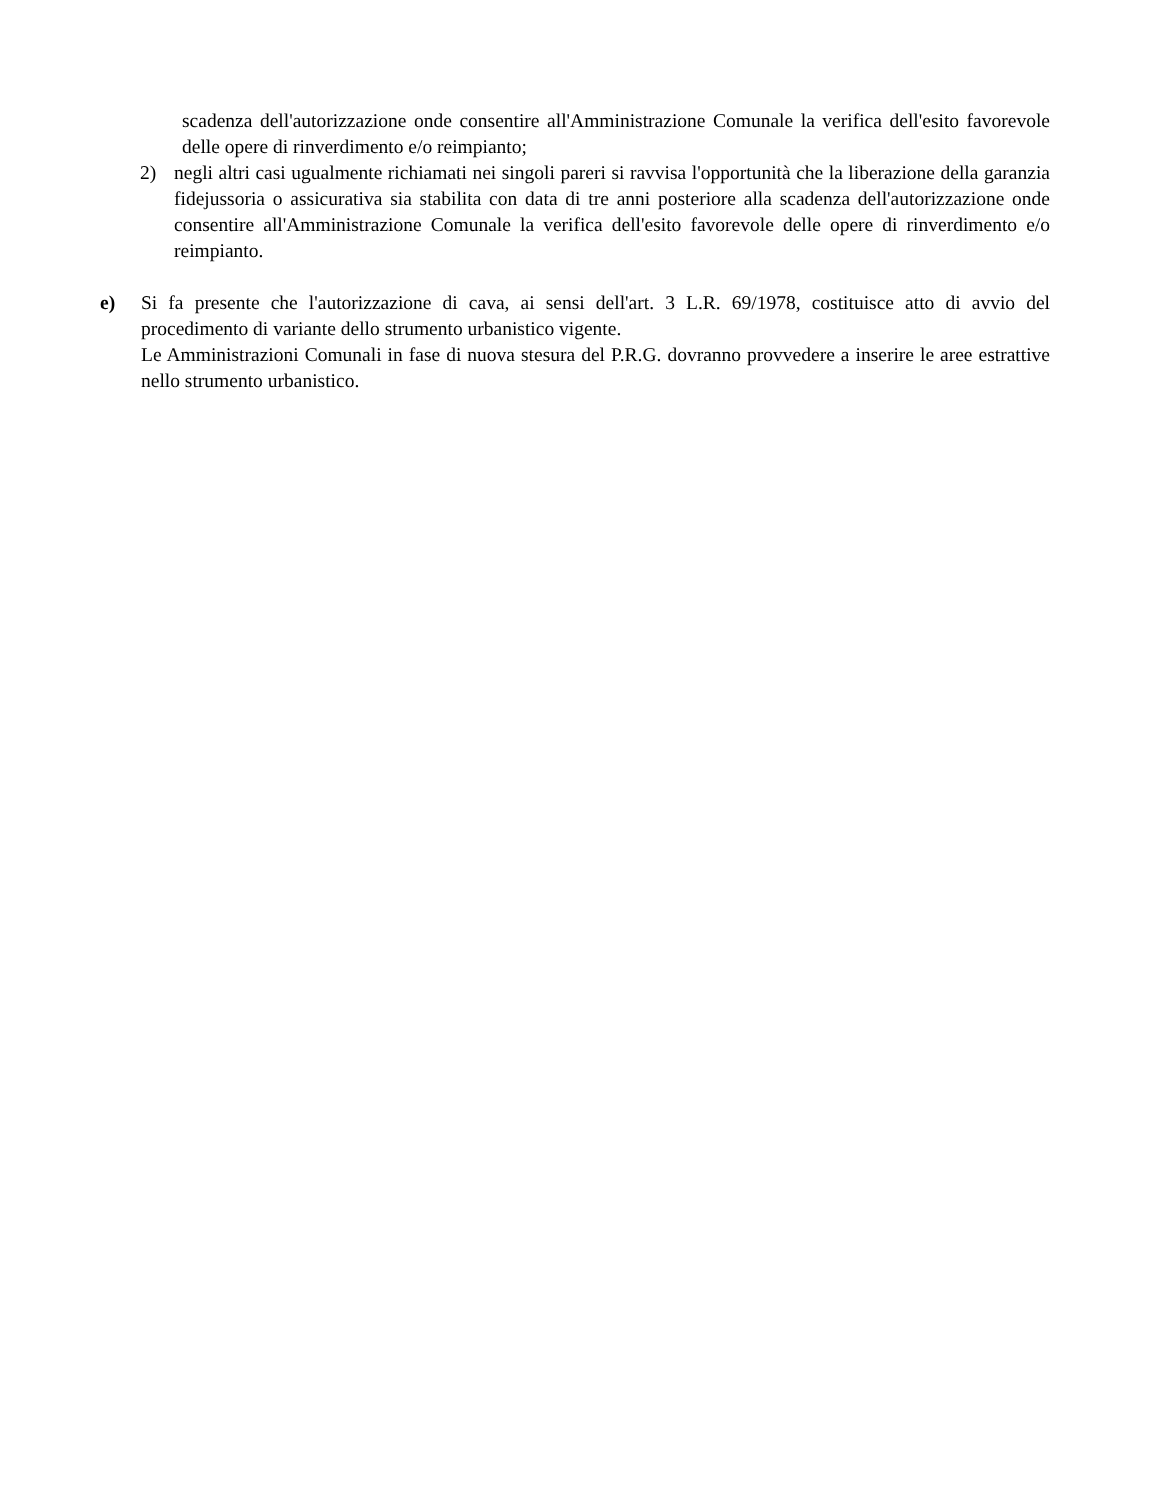scadenza dell'autorizzazione onde consentire all'Amministrazione Comunale la verifica dell'esito favorevole delle opere di rinverdimento e/o reimpianto;
2) negli altri casi ugualmente richiamati nei singoli pareri si ravvisa l'opportunità che la liberazione della garanzia fidejussoria o assicurativa sia stabilita con data di tre anni posteriore alla scadenza dell'autorizzazione onde consentire all'Amministrazione Comunale la verifica dell'esito favorevole delle opere di rinverdimento e/o reimpianto.
e) Si fa presente che l'autorizzazione di cava, ai sensi dell'art. 3 L.R. 69/1978, costituisce atto di avvio del procedimento di variante dello strumento urbanistico vigente.
Le Amministrazioni Comunali in fase di nuova stesura del P.R.G. dovranno provvedere a inserire le aree estrattive nello strumento urbanistico.